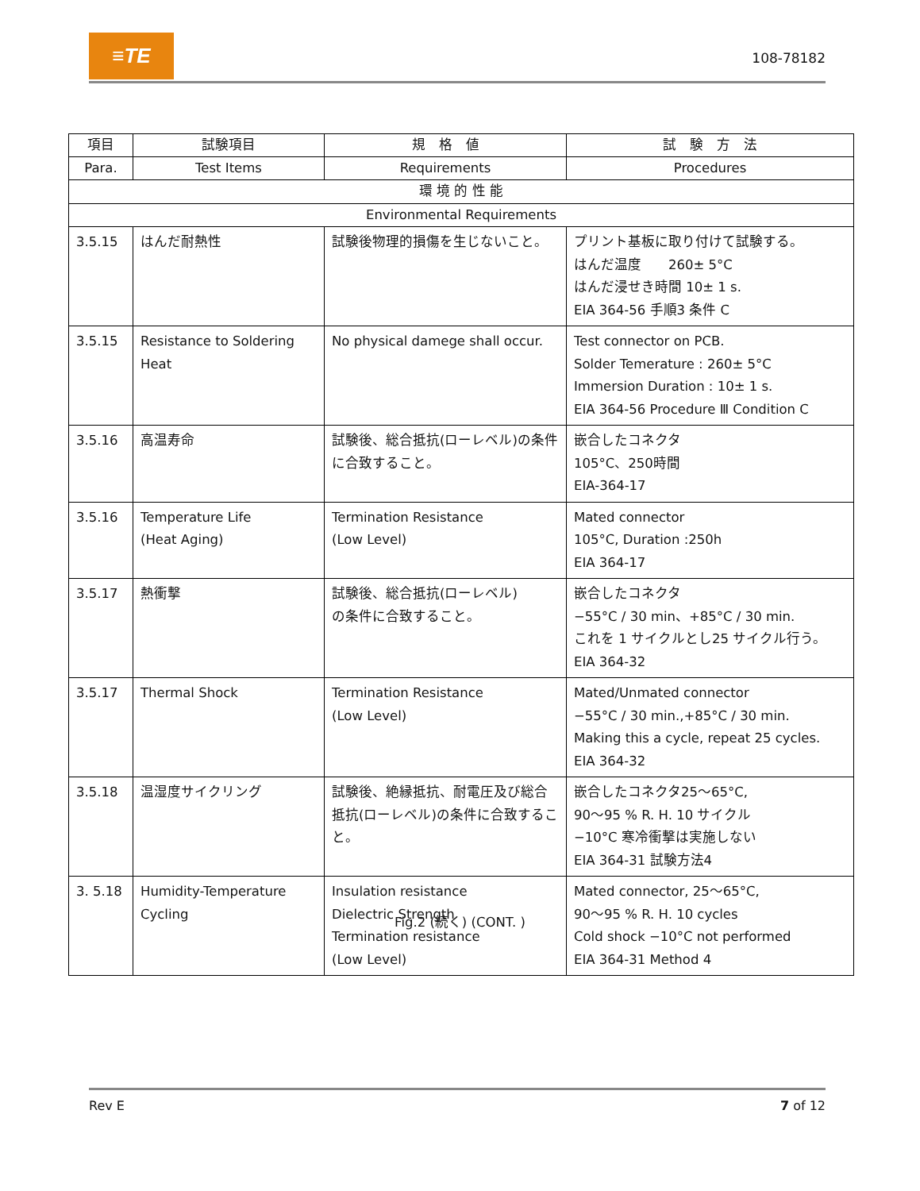≡TE
108-78182
| 項目 | 試験項目 | 規 格 値 | 試 験 方 法 |
| --- | --- | --- | --- |
| Para. | Test Items | Requirements | Procedures |
| 環 境 的 性 能 | | | |
| Environmental Requirements | | | |
| 3.5.15 | はんだ耐熱性 | 試験後物理的損傷を生じないこと。 | プリント基板に取り付けて試験する。 はんだ温度 260± 5°C はんだ浸せき時間 10± 1 s. EIA 364-56 手順3 条件 C |
| 3.5.15 | Resistance to Soldering Heat | No physical damege shall occur. | Test connector on PCB. Solder Temerature : 260± 5°C Immersion Duration : 10± 1 s. EIA 364-56 Procedure Ⅲ Condition C |
| 3.5.16 | 高温寿命 | 試験後、総合抵抗(ローレベル)の条件に合致すること。 | 嵌合したコネクタ 105°C、250時間 EIA-364-17 |
| 3.5.16 | Temperature Life (Heat Aging) | Termination Resistance (Low Level) | Mated connector 105°C, Duration :250h EIA 364-17 |
| 3.5.17 | 熱衝撃 | 試験後、総合抵抗(ローレベル) の条件に合致すること。 | 嵌合したコネクタ −55°C / 30 min、+85°C / 30 min. これを 1 サイクルとし25 サイクル行う。 EIA 364-32 |
| 3.5.17 | Thermal Shock | Termination Resistance (Low Level) | Mated/Unmated connector −55°C / 30 min.,+85°C / 30 min. Making this a cycle, repeat 25 cycles. EIA 364-32 |
| 3.5.18 | 温湿度サイクリング | 試験後、絶縁抵抗、耐電圧及び総合抵抗(ローレベル)の条件に合致すること。 | 嵌合したコネクタ25〜65°C, 90〜95 % R. H. 10 サイクル −10°C 寒冷衝撃は実施しない EIA 364-31 試験方法4 |
| 3. 5.18 | Humidity-Temperature Cycling | Insulation resistance Dielectric Strength Termination resistance (Low Level) | Mated connector, 25〜65°C, 90〜95 % R. H. 10 cycles Cold shock −10°C not performed EIA 364-31 Method 4 |
Fig.2 (続く) (CONT. )
Rev E 7 of 12